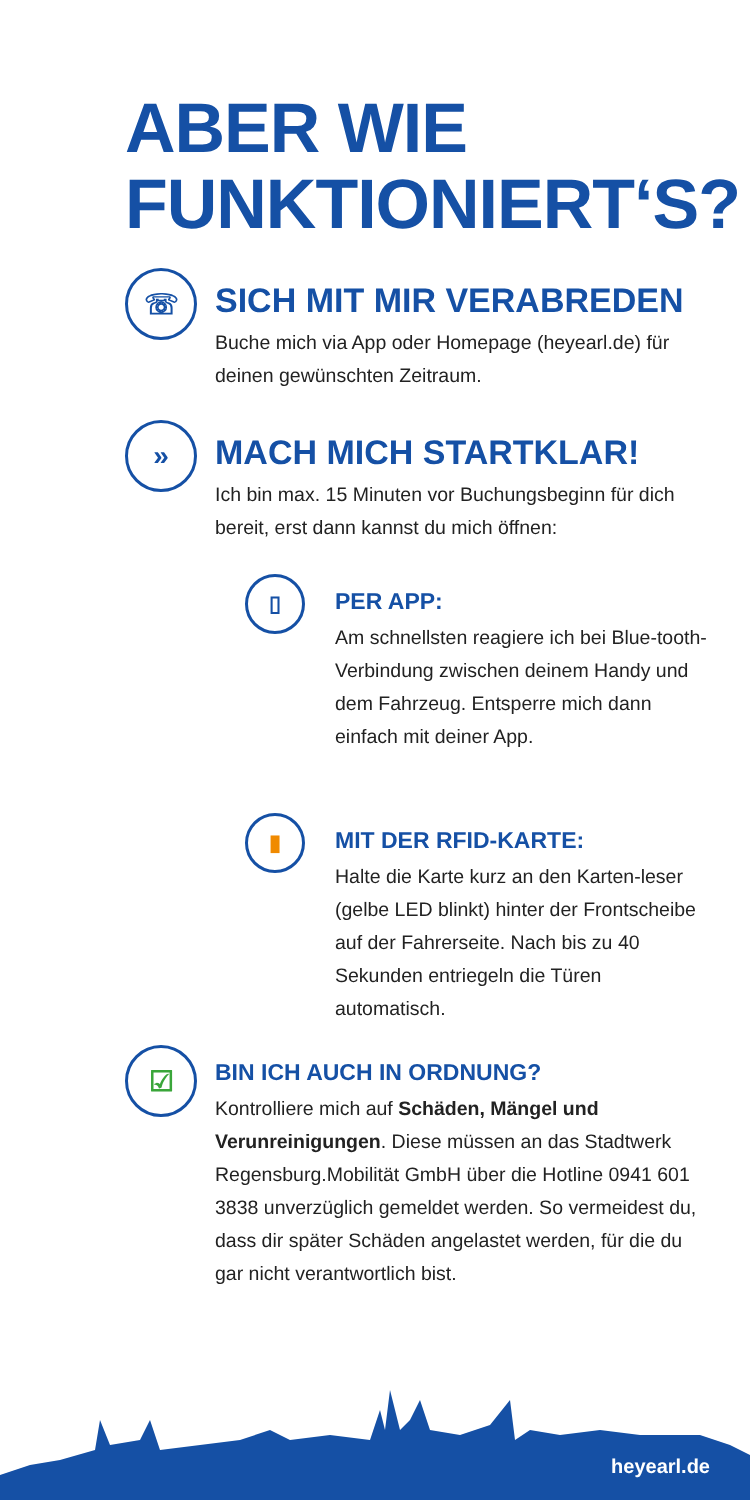ABER WIE
FUNKTIONIERT‘S?
☏
SICH MIT MIR VERABREDEN
Buche mich via App oder Homepage (heyearl.de) für deinen gewünschten Zeitraum.
»
MACH MICH STARTKLAR!
Ich bin max. 15 Minuten vor Buchungsbeginn für dich bereit, erst dann kannst du mich öffnen:
▯
PER APP:
Am schnellsten reagiere ich bei Blue-tooth-Verbindung zwischen deinem Handy und dem Fahrzeug. Entsperre mich dann einfach mit deiner App.
▮
MIT DER RFID-KARTE:
Halte die Karte kurz an den Karten-leser (gelbe LED blinkt) hinter der Frontscheibe auf der Fahrerseite. Nach bis zu 40 Sekunden entriegeln die Türen automatisch.
☑
BIN ICH AUCH IN ORDNUNG?
Kontrolliere mich auf Schäden, Mängel und Verunreinigungen. Diese müssen an das Stadtwerk Regensburg.Mobilität GmbH über die Hotline 0941 601 3838 unverzüglich gemeldet werden. So vermeidest du, dass dir später Schäden angelastet werden, für die du gar nicht verantwortlich bist.
heyearl.de